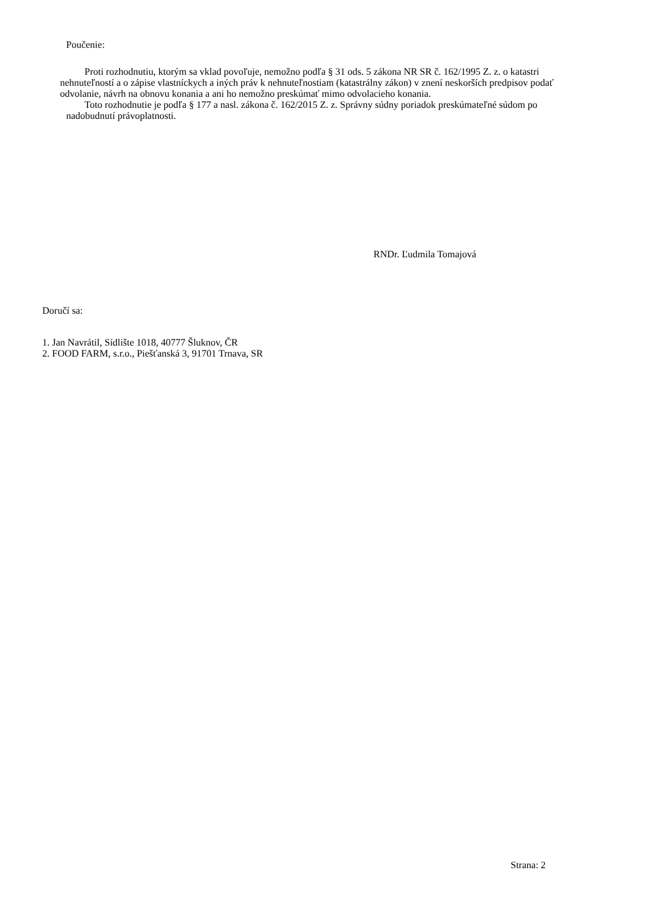Poučenie:
Proti rozhodnutiu, ktorým sa vklad povoľuje, nemožno podľa § 31 ods. 5 zákona NR SR č. 162/1995 Z. z. o katastri nehnuteľností a o zápise vlastníckych a iných práv k nehnuteľnostiam (katastrálny zákon) v znení neskorších predpisov podať odvolanie, návrh na obnovu konania a ani ho nemožno preskúmať mimo odvolacieho konania.
Toto rozhodnutie je podľa § 177 a nasl. zákona č. 162/2015 Z. z. Správny súdny poriadok preskúmateľné súdom po nadobudnutí právoplatnosti.
RNDr. Ľudmila Tomajová
Doručí sa:
1. Jan Navrátil, Sídlište 1018, 40777 Šluknov, ČR
2. FOOD FARM, s.r.o., Piešťanská 3, 91701 Trnava, SR
Strana: 2